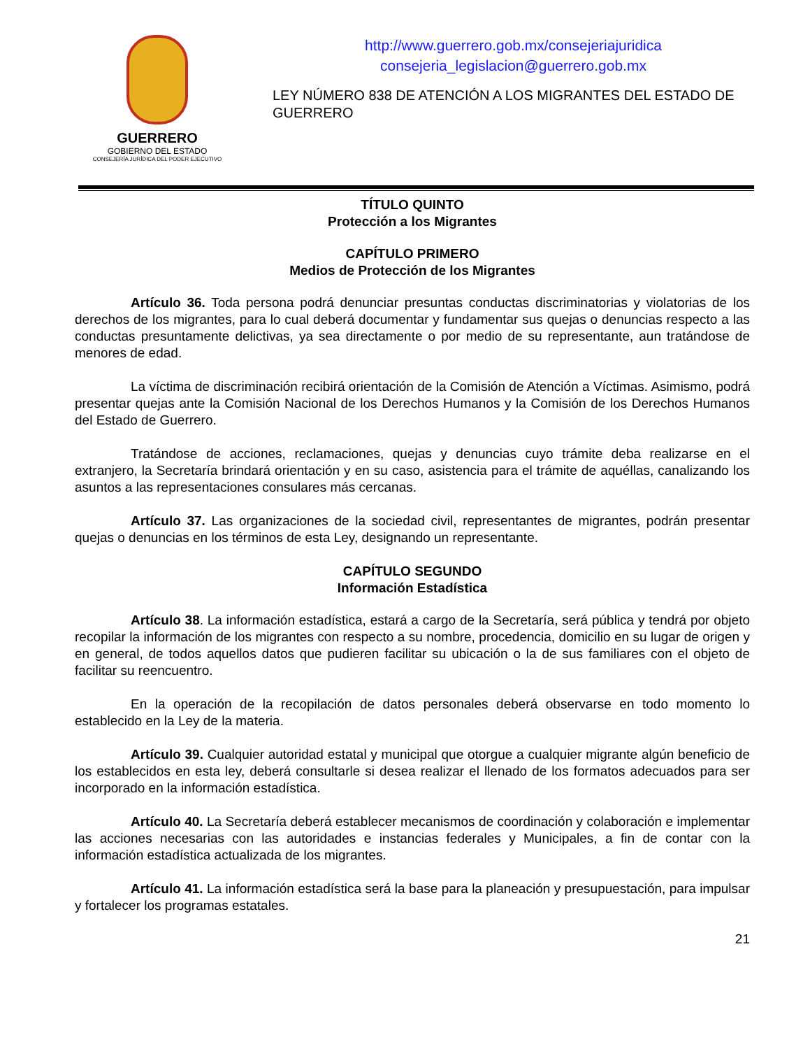GUERRERO
GOBIERNO DEL ESTADO
CONSEJERÍA JURÍDICA DEL PODER EJECUTIVO
http://www.guerrero.gob.mx/consejeriajuridica
consejeria_legislacion@guerrero.gob.mx
LEY NÚMERO 838 DE ATENCIÓN A LOS MIGRANTES DEL ESTADO DE GUERRERO
TÍTULO QUINTO
Protección a los Migrantes
CAPÍTULO PRIMERO
Medios de Protección de los Migrantes
Artículo 36. Toda persona podrá denunciar presuntas conductas discriminatorias y violatorias de los derechos de los migrantes, para lo cual deberá documentar y fundamentar sus quejas o denuncias respecto a las conductas presuntamente delictivas, ya sea directamente o por medio de su representante, aun tratándose de menores de edad.
La víctima de discriminación recibirá orientación de la Comisión de Atención a Víctimas. Asimismo, podrá presentar quejas ante la Comisión Nacional de los Derechos Humanos y la Comisión de los Derechos Humanos del Estado de Guerrero.
Tratándose de acciones, reclamaciones, quejas y denuncias cuyo trámite deba realizarse en el extranjero, la Secretaría brindará orientación y en su caso, asistencia para el trámite de aquéllas, canalizando los asuntos a las representaciones consulares más cercanas.
Artículo 37. Las organizaciones de la sociedad civil, representantes de migrantes, podrán presentar quejas o denuncias en los términos de esta Ley, designando un representante.
CAPÍTULO SEGUNDO
Información Estadística
Artículo 38. La información estadística, estará a cargo de la Secretaría, será pública y tendrá por objeto recopilar la información de los migrantes con respecto a su nombre, procedencia, domicilio en su lugar de origen y en general, de todos aquellos datos que pudieren facilitar su ubicación o la de sus familiares con el objeto de facilitar su reencuentro.
En la operación de la recopilación de datos personales deberá observarse en todo momento lo establecido en la Ley de la materia.
Artículo 39. Cualquier autoridad estatal y municipal que otorgue a cualquier migrante algún beneficio de los establecidos en esta ley, deberá consultarle si desea realizar el llenado de los formatos adecuados para ser incorporado en la información estadística.
Artículo 40. La Secretaría deberá establecer mecanismos de coordinación y colaboración e implementar las acciones necesarias con las autoridades e instancias federales y Municipales, a fin de contar con la información estadística actualizada de los migrantes.
Artículo 41. La información estadística será la base para la planeación y presupuestación, para impulsar y fortalecer los programas estatales.
21